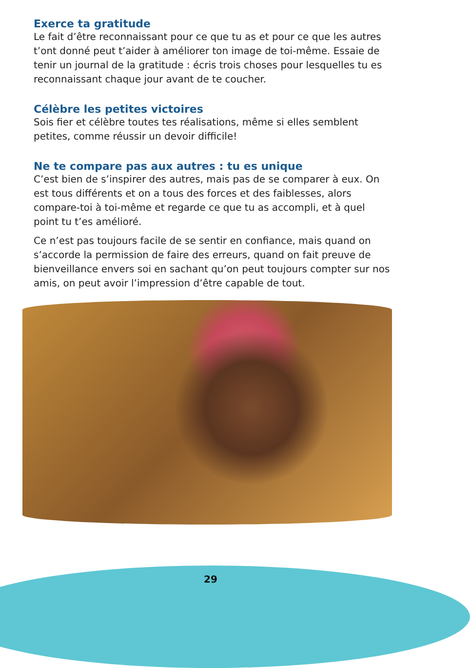Exerce ta gratitude
Le fait d’être reconnaissant pour ce que tu as et pour ce que les autres t’ont donné peut t’aider à améliorer ton image de toi-même. Essaie de tenir un journal de la gratitude : écris trois choses pour lesquelles tu es reconnaissant chaque jour avant de te coucher.
Célèbre les petites victoires
Sois fier et célèbre toutes tes réalisations, même si elles semblent petites, comme réussir un devoir difficile!
Ne te compare pas aux autres : tu es unique
C’est bien de s’inspirer des autres, mais pas de se comparer à eux. On est tous différents et on a tous des forces et des faiblesses, alors compare-toi à toi-même et regarde ce que tu as accompli, et à quel point tu t’es amélioré.
Ce n’est pas toujours facile de se sentir en confiance, mais quand on s’accorde la permission de faire des erreurs, quand on fait preuve de bienveillance envers soi en sachant qu’on peut toujours compter sur nos amis, on peut avoir l’impression d’être capable de tout.
29